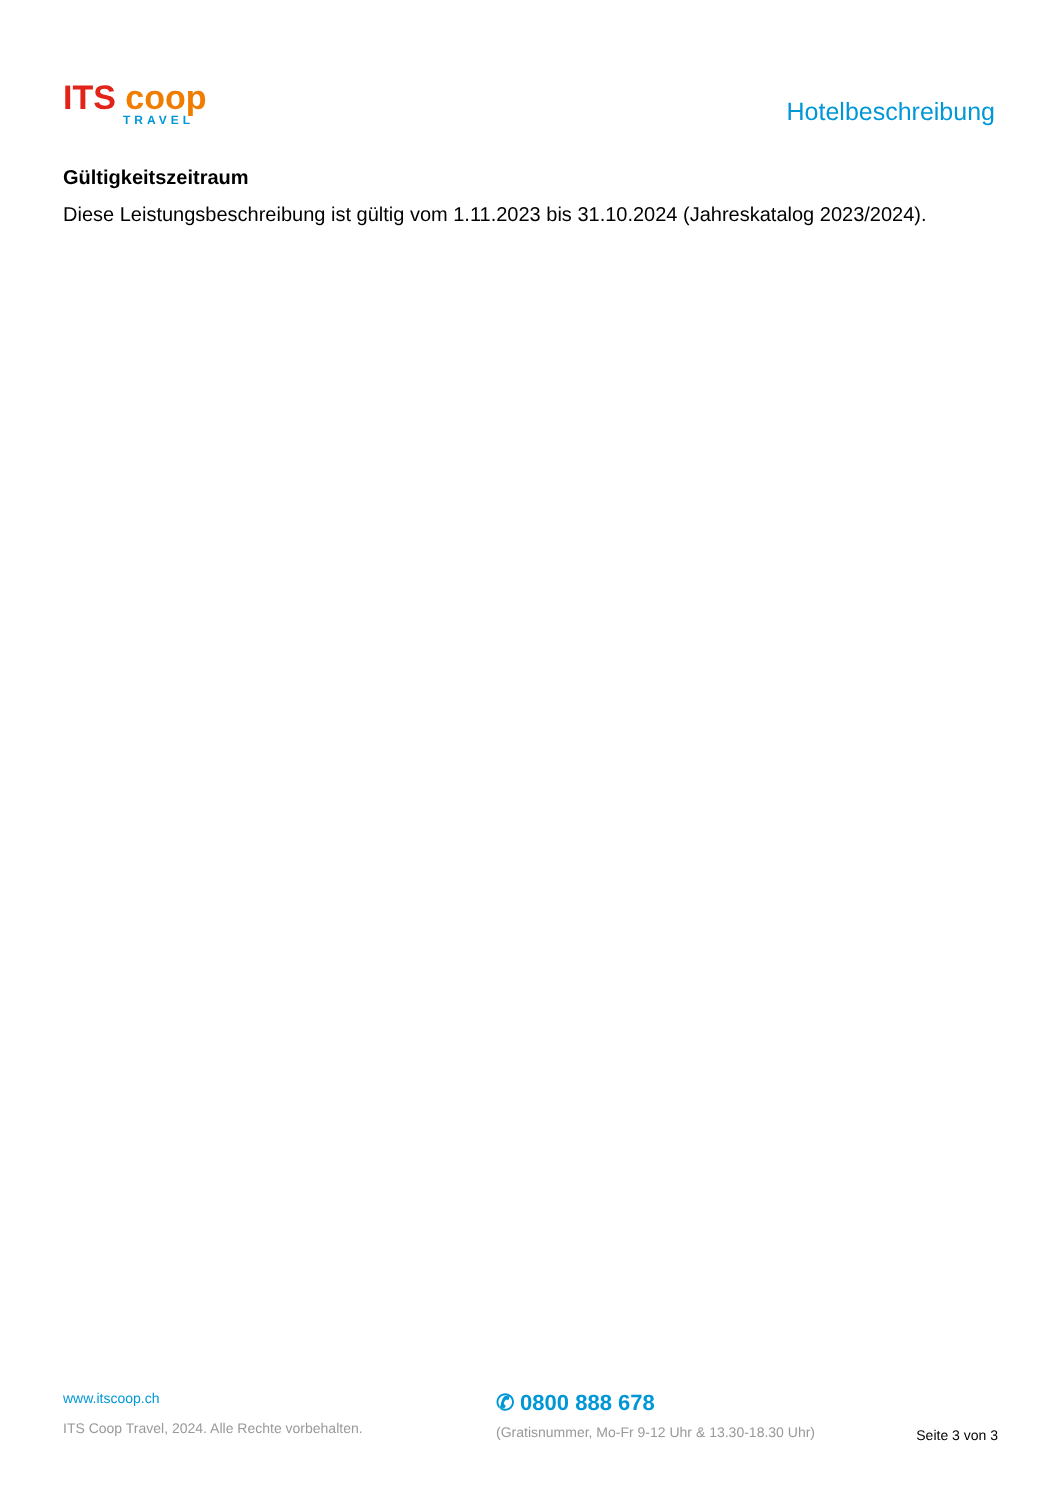ITS coop
TRAVEL
Hotelbeschreibung
Gültigkeitszeitraum
Diese Leistungsbeschreibung ist gültig vom 1.11.2023 bis 31.10.2024 (Jahreskatalog 2023/2024).
www.itscoop.ch
ITS Coop Travel, 2024. Alle Rechte vorbehalten.
✆ 0800 888 678
(Gratisnummer, Mo-Fr 9-12 Uhr & 13.30-18.30 Uhr)
Seite 3 von 3